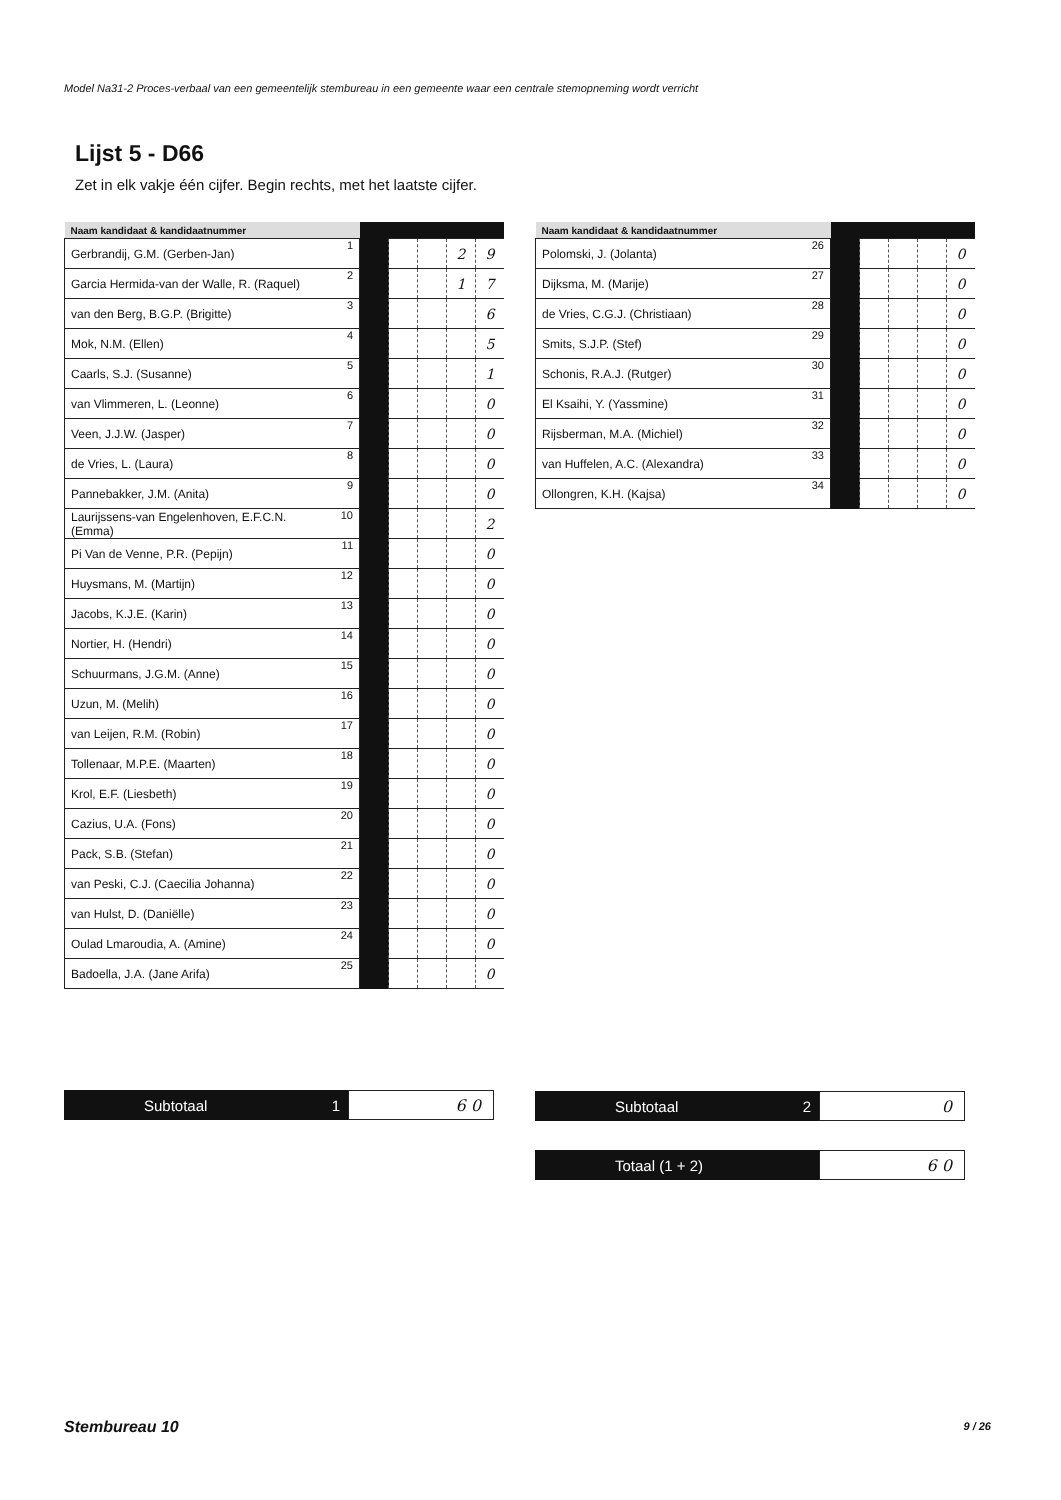Model Na31-2 Proces-verbaal van een gemeentelijk stembureau in een gemeente waar een centrale stemopneming wordt verricht
Lijst 5 - D66
Zet in elk vakje één cijfer. Begin rechts, met het laatste cijfer.
| Naam kandidaat & kandidaatnummer | | | | | | |
| --- | --- | --- | --- | --- | --- | --- |
| Gerbrandij, G.M. (Gerben-Jan) | 1 | | | | 2 | 9 |
| Garcia Hermida-van der Walle, R. (Raquel) | 2 | | | | 1 | 7 |
| van den Berg, B.G.P. (Brigitte) | 3 | | | | | 6 |
| Mok, N.M. (Ellen) | 4 | | | | | 5 |
| Caarls, S.J. (Susanne) | 5 | | | | | 1 |
| van Vlimmeren, L. (Leonne) | 6 | | | | | 0 |
| Veen, J.J.W. (Jasper) | 7 | | | | | 0 |
| de Vries, L. (Laura) | 8 | | | | | 0 |
| Pannebakker, J.M. (Anita) | 9 | | | | | 0 |
| Laurijssens-van Engelenhoven, E.F.C.N. (Emma) | 10 | | | | | 2 |
| Pi Van de Venne, P.R. (Pepijn) | 11 | | | | | 0 |
| Huysmans, M. (Martijn) | 12 | | | | | 0 |
| Jacobs, K.J.E. (Karin) | 13 | | | | | 0 |
| Nortier, H. (Hendri) | 14 | | | | | 0 |
| Schuurmans, J.G.M. (Anne) | 15 | | | | | 0 |
| Uzun, M. (Melih) | 16 | | | | | 0 |
| van Leijen, R.M. (Robin) | 17 | | | | | 0 |
| Tollenaar, M.P.E. (Maarten) | 18 | | | | | 0 |
| Krol, E.F. (Liesbeth) | 19 | | | | | 0 |
| Cazius, U.A. (Fons) | 20 | | | | | 0 |
| Pack, S.B. (Stefan) | 21 | | | | | 0 |
| van Peski, C.J. (Caecilia Johanna) | 22 | | | | | 0 |
| van Hulst, D. (Daniëlle) | 23 | | | | | 0 |
| Oulad Lmaroudia, A. (Amine) | 24 | | | | | 0 |
| Badoella, J.A. (Jane Arifa) | 25 | | | | | 0 |
| Naam kandidaat & kandidaatnummer | | | | | | |
| --- | --- | --- | --- | --- | --- | --- |
| Polomski, J. (Jolanta) | 26 | | | | | 0 |
| Dijksma, M. (Marije) | 27 | | | | | 0 |
| de Vries, C.G.J. (Christiaan) | 28 | | | | | 0 |
| Smits, S.J.P. (Stef) | 29 | | | | | 0 |
| Schonis, R.A.J. (Rutger) | 30 | | | | | 0 |
| El Ksaihi, Y. (Yassmine) | 31 | | | | | 0 |
| Rijsberman, M.A. (Michiel) | 32 | | | | | 0 |
| van Huffelen, A.C. (Alexandra) | 33 | | | | | 0 |
| Ollongren, K.H. (Kajsa) | 34 | | | | | 0 |
Subtotaal 1
6 0
Subtotaal 2
0
Totaal (1 + 2)
6 0
Stembureau 10 9 / 26